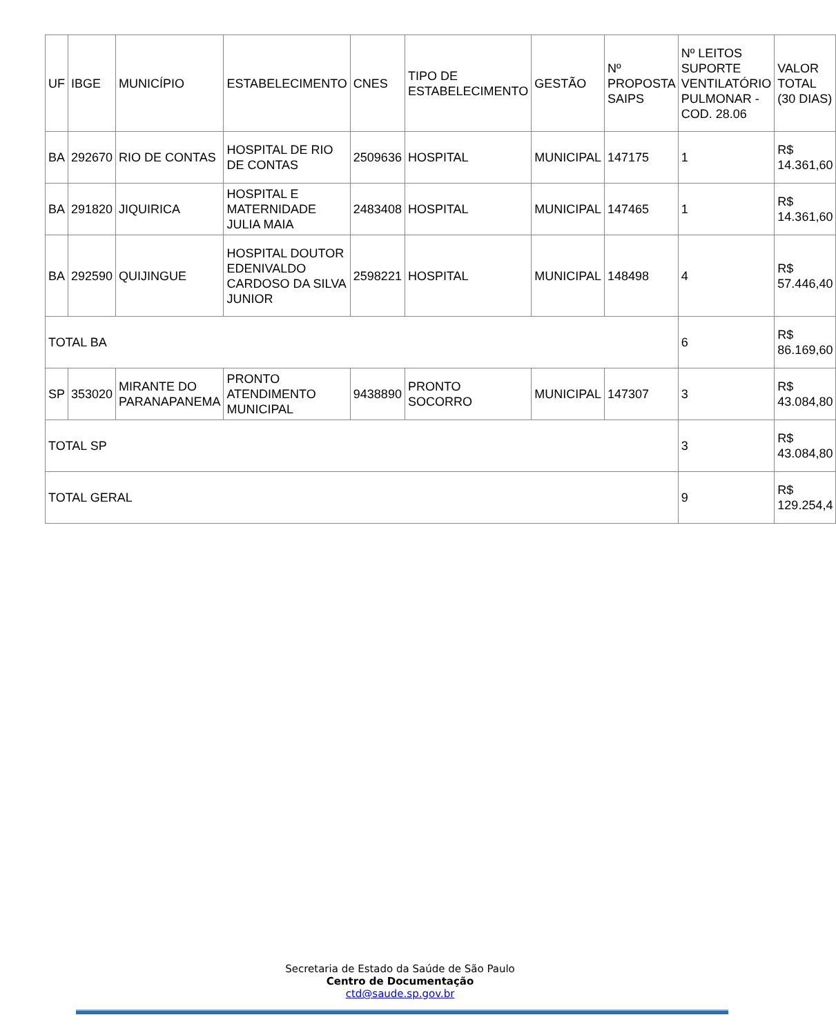| UF | IBGE | MUNICÍPIO | ESTABELECIMENTO | CNES | TIPO DE ESTABELECIMENTO | GESTÃO | Nº PROPOSTA SAIPS | Nº LEITOS SUPORTE VENTILATÓRIO PULMONAR - COD. 28.06 | VALOR TOTAL (30 DIAS) |
| --- | --- | --- | --- | --- | --- | --- | --- | --- | --- |
| BA | 292670 | RIO DE CONTAS | HOSPITAL DE RIO DE CONTAS | 2509636 | HOSPITAL | MUNICIPAL | 147175 | 1 | R$ 14.361,60 |
| BA | 291820 | JIQUIRICA | HOSPITAL E MATERNIDADE JULIA MAIA | 2483408 | HOSPITAL | MUNICIPAL | 147465 | 1 | R$ 14.361,60 |
| BA | 292590 | QUIJINGUE | HOSPITAL DOUTOR EDENIVALDO CARDOSO DA SILVA JUNIOR | 2598221 | HOSPITAL | MUNICIPAL | 148498 | 4 | R$ 57.446,40 |
| TOTAL BA | | | | | | | | 6 | R$ 86.169,60 |
| SP | 353020 | MIRANTE DO PARANAPANEMA | PRONTO ATENDIMENTO MUNICIPAL | 9438890 | PRONTO SOCORRO | MUNICIPAL | 147307 | 3 | R$ 43.084,80 |
| TOTAL SP | | | | | | | | 3 | R$ 43.084,80 |
| TOTAL GERAL | | | | | | | | 9 | R$ 129.254,4 |
Secretaria de Estado da Saúde de São Paulo
Centro de Documentação
ctd@saude.sp.gov.br